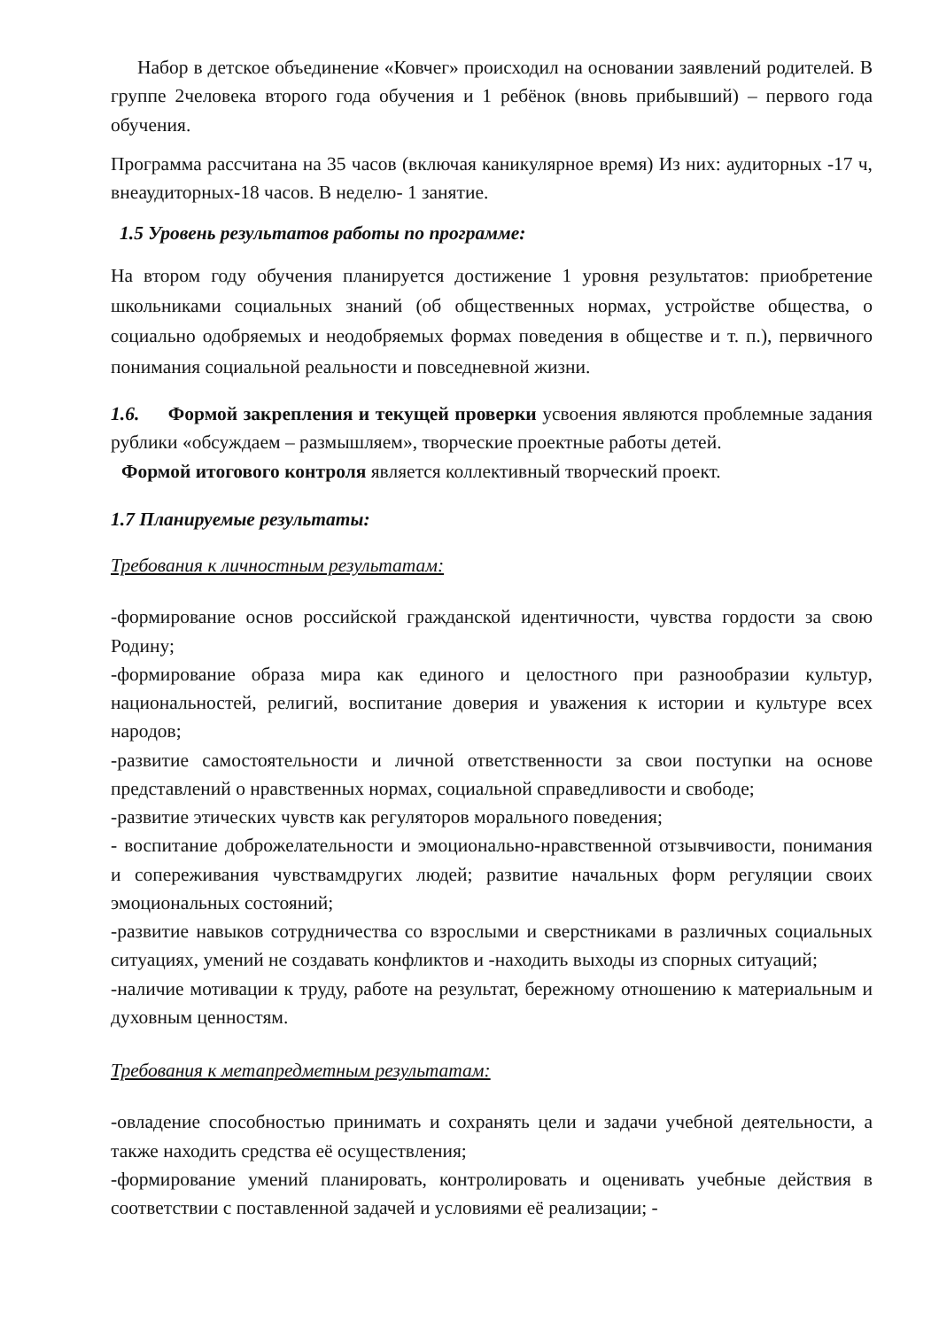Набор в детское объединение «Ковчег» происходил на основании заявлений родителей. В группе 2человека второго года обучения и 1 ребёнок (вновь прибывший) – первого года обучения.
Программа рассчитана на 35 часов (включая каникулярное время) Из них: аудиторных -17 ч, внеаудиторных-18 часов. В неделю- 1 занятие.
1.5 Уровень результатов работы по программе:
На втором году обучения планируется достижение 1 уровня результатов: приобретение школьниками социальных знаний (об общественных нормах, устройстве общества, о социально одобряемых и неодобряемых формах поведения в обществе и т. п.), первичного понимания социальной реальности и повседневной жизни.
1.6. Формой закрепления и текущей проверки усвоения являются проблемные задания рублики «обсуждаем – размышляем», творческие проектные работы детей.
Формой итогового контроля является коллективный творческий проект.
1.7 Планируемые результаты:
Требования к личностным результатам:
-формирование основ российской гражданской идентичности, чувства гордости за свою Родину;
-формирование образа мира как единого и целостного при разнообразии культур, национальностей, религий, воспитание доверия и уважения к истории и культуре всех народов;
-развитие самостоятельности и личной ответственности за свои поступки на основе представлений о нравственных нормах, социальной справедливости и свободе;
-развитие этических чувств как регуляторов морального поведения;
- воспитание доброжелательности и эмоционально-нравственной отзывчивости, понимания и сопереживания чувствамдругих людей; развитие начальных форм регуляции своих эмоциональных состояний;
-развитие навыков сотрудничества со взрослыми и сверстниками в различных социальных ситуациях, умений не создавать конфликтов и -находить выходы из спорных ситуаций;
-наличие мотивации к труду, работе на результат, бережному отношению к материальным и духовным ценностям.
Требования к метапредметным результатам:
-овладение способностью принимать и сохранять цели и задачи учебной деятельности, а также находить средства её осуществления;
-формирование умений планировать, контролировать и оценивать учебные действия в соответствии с поставленной задачей и условиями её реализации; -